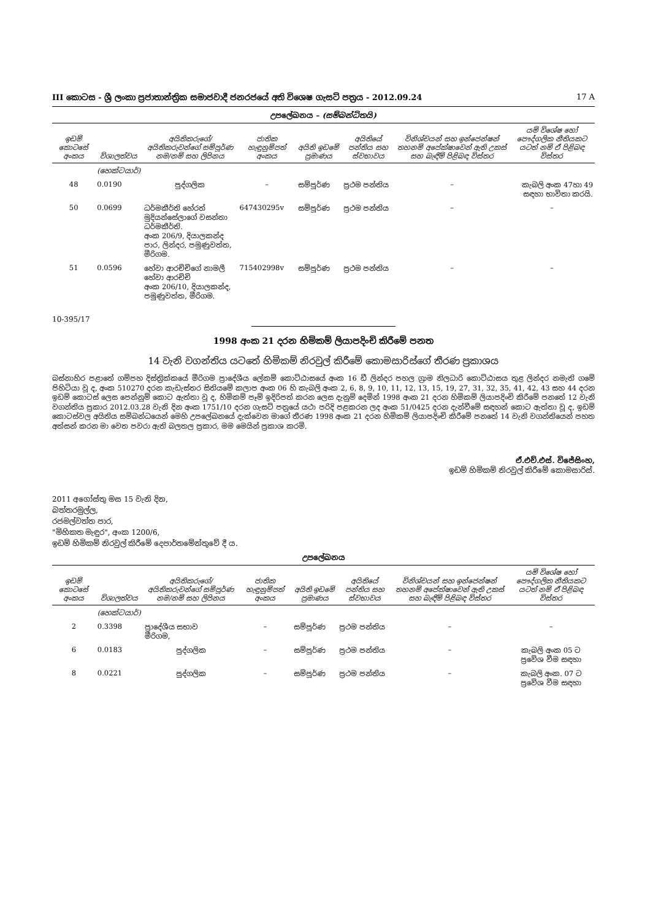III කොටස - ශ්‍රී ලංකා ප්‍රජාතාන්ත්‍රික සමාජවාදී ජනරජයේ අති විශෙෂ ගැසට් පත්‍රය - 2012.09.24 17 A
උපලේඛනය – (සම්බන්ධිතයි)
| ඉඩම් කොටසේ අංකය | විශාලත්වය | අයිතිකරුගේ/අයිතිකරුවන්ගේ සම්පූර්ණ නම/නම් සහ ලිපිනය | ජාතික හැඳුනුම්පත් අංකය | අයිති ඉඩමේ ප්‍රමාණය | අයිතියේ පන්තිය සහ ස්වභාවය | විනිශ්චයන් සහ ඉන්ජෙන්ෂන් තහනම් අපේක්ෂාවෙන් ඇති උකස් සහ බැඳීම් පිළිබඳ විස්තර | යම් විශේෂ හෝ පෞද්ගලික නීතියකට යටත් නම් ඒ පිළිබඳ විස්තර |
| --- | --- | --- | --- | --- | --- | --- | --- |
| | (හෙක්ටයාර්) | | | | | | |
| 48 | 0.0190 | පුද්ගලික | – | සම්පූර්ණ | ප්‍රථම පන්තිය | – | කැබලි අංක 47හා 49 සඳහා භාවිතා කරයි. |
| 50 | 0.0699 | ධර්මකීර්ති හේරත් මුදියන්සේලාගේ වසන්තා ධර්මකීර්ති. අංක 206/9, දියාලකන්ද පාර, ලින්දර, පමුණුවත්ත, මීරිගම. | 647430295v | සම්පූර්ණ | ප්‍රථම පන්තිය | – | – |
| 51 | 0.0596 | හේවා ආරච්චිගේ නාමලී හේවා ආරච්චි අංක 206/10, දියාලකන්ද, පමුණුවත්ත, මීරිගම. | 715402998v | සම්පූර්ණ | ප්‍රථම පන්තිය | – | – |
10-395/17
1998 අංක 21 දරන හිමිකම් ලියාපදිංචි කිරීමේ පනත
14 වැනි වගන්තිය යටතේ හිමිකම් නිරවුල් කිරීමේ කොමසාරිස්ගේ තීරණ ප්‍රකාශය
බස්නාහිර පළාතේ ගම්පහ දිස්ත්‍රික්කයේ මීරිගම ප්‍රාදේශීය ලේකම් කොට්ඨාසයේ අංක 16 ඩී ලින්දර පහල ග්‍රාම නිලධාරි කොට්ඨාසය තුළ ලින්දර නමැති ගමේ පිහිටියා වූ ද, අංක 510270 දරන කැඩැස්තර සිතියමේ කලාප අංක 06 හි කැබලි අංක 2, 6, 8, 9, 10, 11, 12, 13, 15, 19, 27, 31, 32, 35, 41, 42, 43 සහ 44 දරන ඉඩම් කොටස් ලෙස පෙන්නුම් කොට ඇත්තා වූ ද, හිමිකම් පෑම් ඉදිරිපත් කරන ලෙස දැනුම් දෙමින් 1998 අංක 21 දරන හිමිකම් ලියාපදිංචි කිරීමේ පනතේ 12 වැනි වගන්තිය ප්‍රකාර 2012.03.28 වැනි දින අංක 1751/10 දරන ගැසට් පත්‍රයේ යථා පරිදි පළකරන ලද අංක 51/0425 දරන දැන්වීමේ සඳහන් කොට ඇත්තා වූ ද, ඉඩම් කොටස්වල අයිතිය සම්බන්ධයෙන් මෙහි උපලේඛනයේ දැක්වෙන මාගේ තීරණ 1998 අංක 21 දරන හිමිකම් ලියාපදිංචි කිරීමේ පනතේ 14 වැනි වගන්තියෙන් පහත අත්සන් කරන මා වෙත පවරා ඇති බලතල ප්‍රකාර, මම මෙයින් ප්‍රකාශ කරමි.
ඒ.එච්.එස්. විජේසිංහ,
ඉඩම් හිමිකම් නිරවුල් කිරීමේ කොමසාරිස්.
2011 අගෝස්තු මස 15 වැනි දින,
බත්තරමුල්ල,
රජමල්වත්ත පාර,
"මිහිකත මැඳුර", අංක 1200/6,
ඉඩම් හිමිකම් නිරවුල් කිරීමේ දෙපාර්තමේන්තුවේ දී ය.
උපලේඛනය
| ඉඩම් කොටසේ අංකය | විශාලත්වය | අයිතිකරුගේ/අයිතිකරුවන්ගේ සම්පූර්ණ නම/නම් සහ ලිපිනය | ජාතික හැඳුනුම්පත් අංකය | අයිති ඉඩමේ ප්‍රමාණය | අයිතියේ පන්තිය සහ ස්වභාවය | විනිශ්චයන් සහ ඉන්ජෙන්ෂන් තහනම් අපේක්ෂාවෙන් ඇති උකස් සහ බැඳීම් පිළිබඳ විස්තර | යම් විශේෂ හෝ පෞද්ගලික නීතියකට යටත් නම් ඒ පිළිබඳ විස්තර |
| --- | --- | --- | --- | --- | --- | --- | --- |
| | (හෙක්ටයාර්) | | | | | | |
| 2 | 0.3398 | ප්‍රාදේශීය සභාව මීරිගම, | – | සම්පූර්ණ | ප්‍රථම පන්තිය | – | – |
| 6 | 0.0183 | පුද්ගලික | – | සම්පූර්ණ | ප්‍රථම පන්තිය | – | කැබලි අංක 05 ට ප්‍රවේශ වීම සඳහා |
| 8 | 0.0221 | පුද්ගලික | – | සම්පූර්ණ | ප්‍රථම පන්තිය | – | කැබලි අංක. 07 ට ප්‍රවේශ වීම සඳහා |